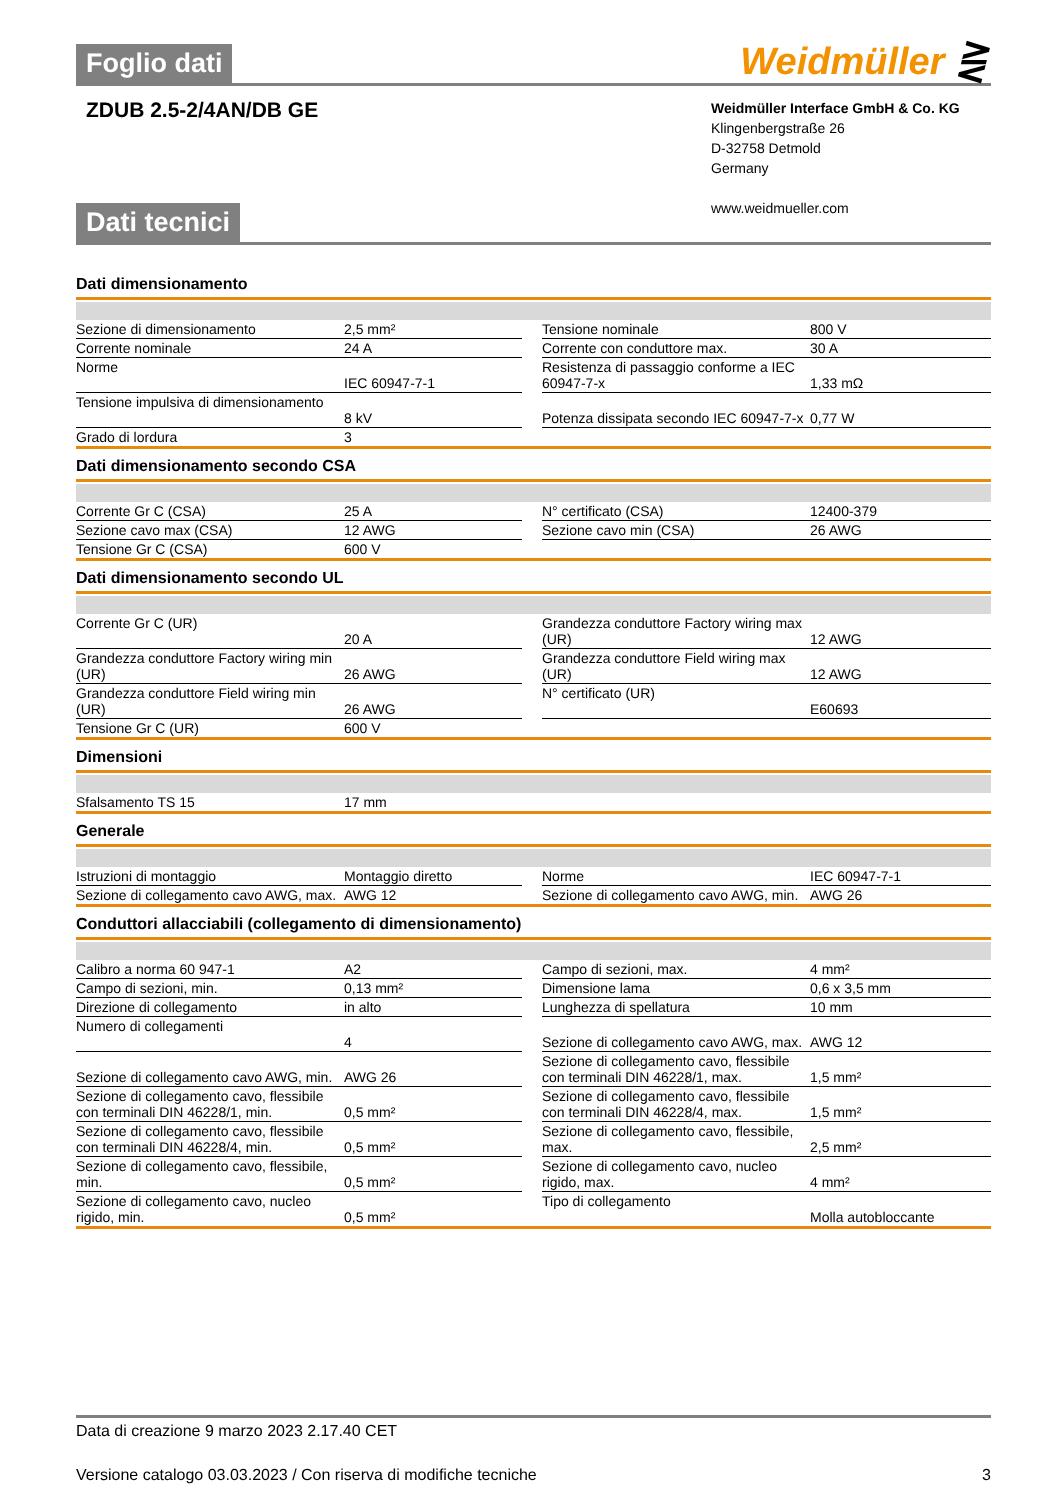Foglio dati
Weidmüller ⋛
ZDUB 2.5-2/4AN/DB GE
Weidmüller Interface GmbH & Co. KG
Klingenbergstraße 26
D-32758 Detmold
Germany
www.weidmueller.com
Dati tecnici
Dati dimensionamento
| Sezione di dimensionamento | 2,5 mm² | | Tensione nominale | 800 V |
| Corrente nominale | 24 A | | Corrente con conduttore max. | 30 A |
| Norme | IEC 60947-7-1 | | Resistenza di passaggio conforme a IEC 60947-7-x | 1,33 mΩ |
| Tensione impulsiva di dimensionamento | 8 kV | | Potenza dissipata secondo IEC 60947-7-x | 0,77 W |
| Grado di lordura | 3 | | | |
Dati dimensionamento secondo CSA
| Corrente Gr C (CSA) | 25 A | | N° certificato (CSA) | 12400-379 |
| Sezione cavo max (CSA) | 12 AWG | | Sezione cavo min (CSA) | 26 AWG |
| Tensione Gr C (CSA) | 600 V | | | |
Dati dimensionamento secondo UL
| Corrente Gr C (UR) | 20 A | | Grandezza conduttore Factory wiring max (UR) | 12 AWG |
| Grandezza conduttore Factory wiring min (UR) | 26 AWG | | Grandezza conduttore Field wiring max (UR) | 12 AWG |
| Grandezza conduttore Field wiring min (UR) | 26 AWG | | N° certificato (UR) | E60693 |
| Tensione Gr C (UR) | 600 V | | | |
Dimensioni
| Sfalsamento TS 15 | 17 mm |
Generale
| Istruzioni di montaggio | Montaggio diretto | | Norme | IEC 60947-7-1 |
| Sezione di collegamento cavo AWG, max. | AWG 12 | | Sezione di collegamento cavo AWG, min. | AWG 26 |
Conduttori allacciabili (collegamento di dimensionamento)
| Calibro a norma 60 947-1 | A2 | | Campo di sezioni, max. | 4 mm² |
| Campo di sezioni, min. | 0,13 mm² | | Dimensione lama | 0,6 x 3,5 mm |
| Direzione di collegamento | in alto | | Lunghezza di spellatura | 10 mm |
| Numero di collegamenti | 4 | | Sezione di collegamento cavo AWG, max. | AWG 12 |
| Sezione di collegamento cavo AWG, min. | AWG 26 | | Sezione di collegamento cavo, flessibile con terminali DIN 46228/1, max. | 1,5 mm² |
| Sezione di collegamento cavo, flessibile con terminali DIN 46228/1, min. | 0,5 mm² | | Sezione di collegamento cavo, flessibile con terminali DIN 46228/4, max. | 1,5 mm² |
| Sezione di collegamento cavo, flessibile con terminali DIN 46228/4, min. | 0,5 mm² | | Sezione di collegamento cavo, flessibile, max. | 2,5 mm² |
| Sezione di collegamento cavo, flessibile, min. | 0,5 mm² | | Sezione di collegamento cavo, nucleo rigido, max. | 4 mm² |
| Sezione di collegamento cavo, nucleo rigido, min. | 0,5 mm² | | Tipo di collegamento | Molla autobloccante |
Data di creazione 9 marzo 2023 2.17.40 CET
Versione catalogo 03.03.2023 / Con riserva di modifiche tecniche 3